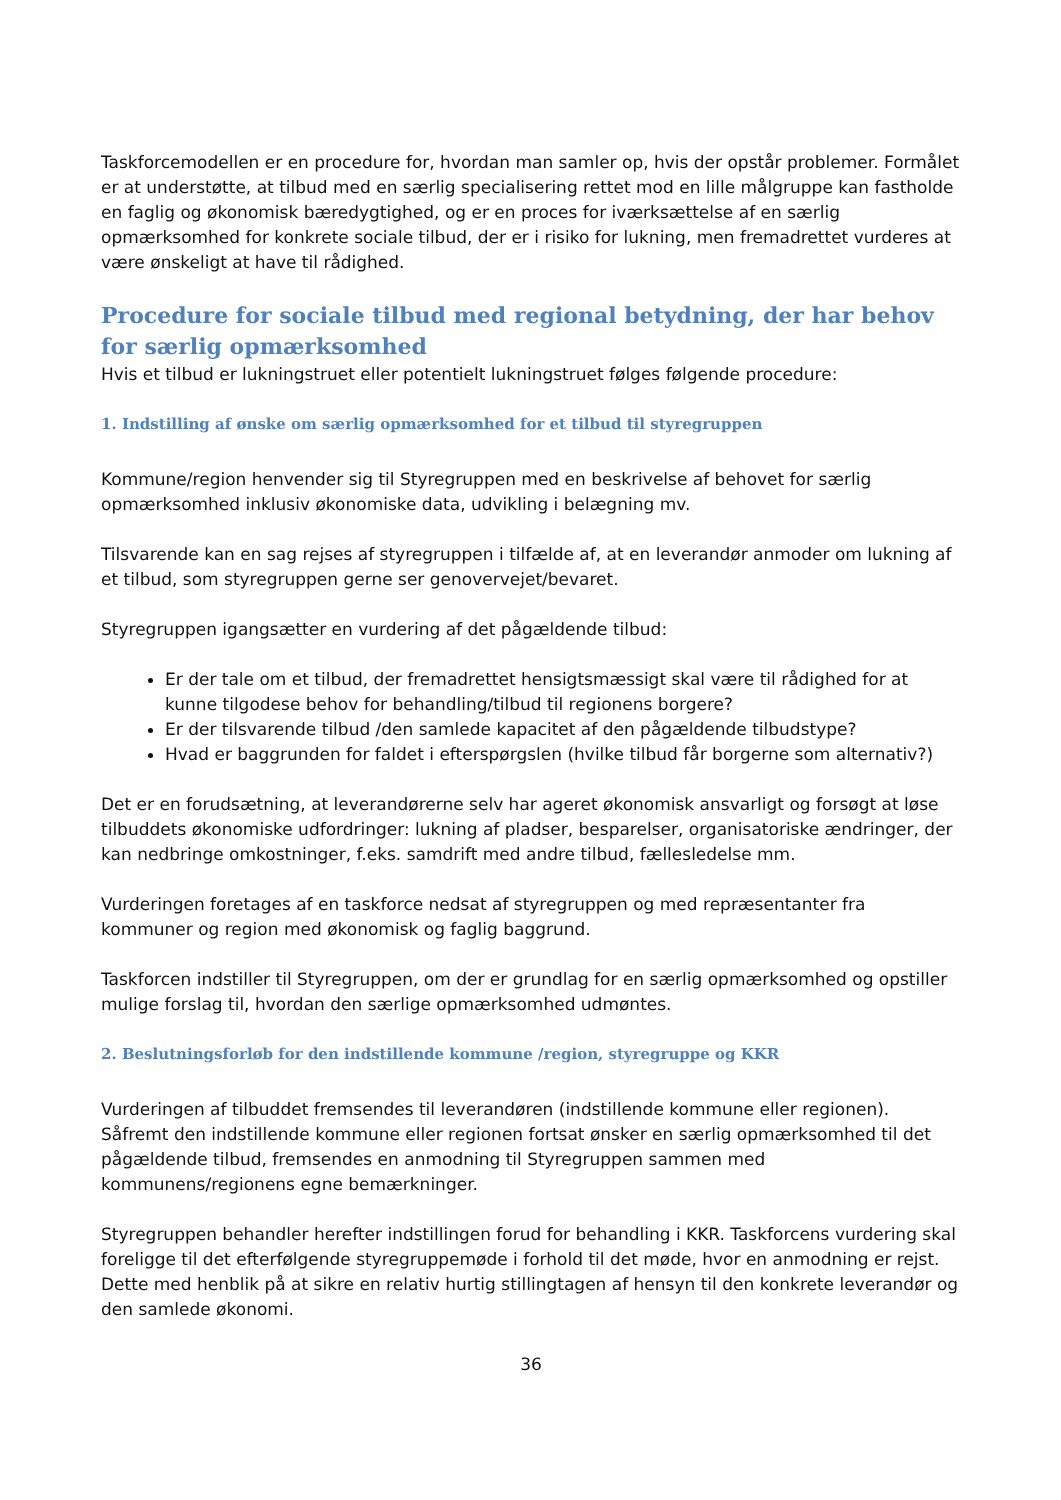Taskforcemodellen er en procedure for, hvordan man samler op, hvis der opstår problemer. Formålet er at understøtte, at tilbud med en særlig specialisering rettet mod en lille målgruppe kan fastholde en faglig og økonomisk bæredygtighed, og er en proces for iværksættelse af en særlig opmærksomhed for konkrete sociale tilbud, der er i risiko for lukning, men fremadrettet vurderes at være ønskeligt at have til rådighed.
Procedure for sociale tilbud med regional betydning, der har behov for særlig opmærksomhed
Hvis et tilbud er lukningstruet eller potentielt lukningstruet følges følgende procedure:
1. Indstilling af ønske om særlig opmærksomhed for et tilbud til styregruppen
Kommune/region henvender sig til Styregruppen med en beskrivelse af behovet for særlig opmærksomhed inklusiv økonomiske data, udvikling i belægning mv.
Tilsvarende kan en sag rejses af styregruppen i tilfælde af, at en leverandør anmoder om lukning af et tilbud, som styregruppen gerne ser genovervejet/bevaret.
Styregruppen igangsætter en vurdering af det pågældende tilbud:
Er der tale om et tilbud, der fremadrettet hensigtsmæssigt skal være til rådighed for at kunne tilgodese behov for behandling/tilbud til regionens borgere?
Er der tilsvarende tilbud /den samlede kapacitet af den pågældende tilbudstype?
Hvad er baggrunden for faldet i efterspørgslen (hvilke tilbud får borgerne som alternativ?)
Det er en forudsætning, at leverandørerne selv har ageret økonomisk ansvarligt og forsøgt at løse tilbuddets økonomiske udfordringer: lukning af pladser, besparelser, organisatoriske ændringer, der kan nedbringe omkostninger, f.eks. samdrift med andre tilbud, fællesledelse mm.
Vurderingen foretages af en taskforce nedsat af styregruppen og med repræsentanter fra kommuner og region med økonomisk og faglig baggrund.
Taskforcen indstiller til Styregruppen, om der er grundlag for en særlig opmærksomhed og opstiller mulige forslag til, hvordan den særlige opmærksomhed udmøntes.
2. Beslutningsforløb for den indstillende kommune /region, styregruppe og KKR
Vurderingen af tilbuddet fremsendes til leverandøren (indstillende kommune eller regionen). Såfremt den indstillende kommune eller regionen fortsat ønsker en særlig opmærksomhed til det pågældende tilbud, fremsendes en anmodning til Styregruppen sammen med kommunens/regionens egne bemærkninger.
Styregruppen behandler herefter indstillingen forud for behandling i KKR. Taskforcens vurdering skal foreligge til det efterfølgende styregruppemøde i forhold til det møde, hvor en anmodning er rejst. Dette med henblik på at sikre en relativ hurtig stillingtagen af hensyn til den konkrete leverandør og den samlede økonomi.
36